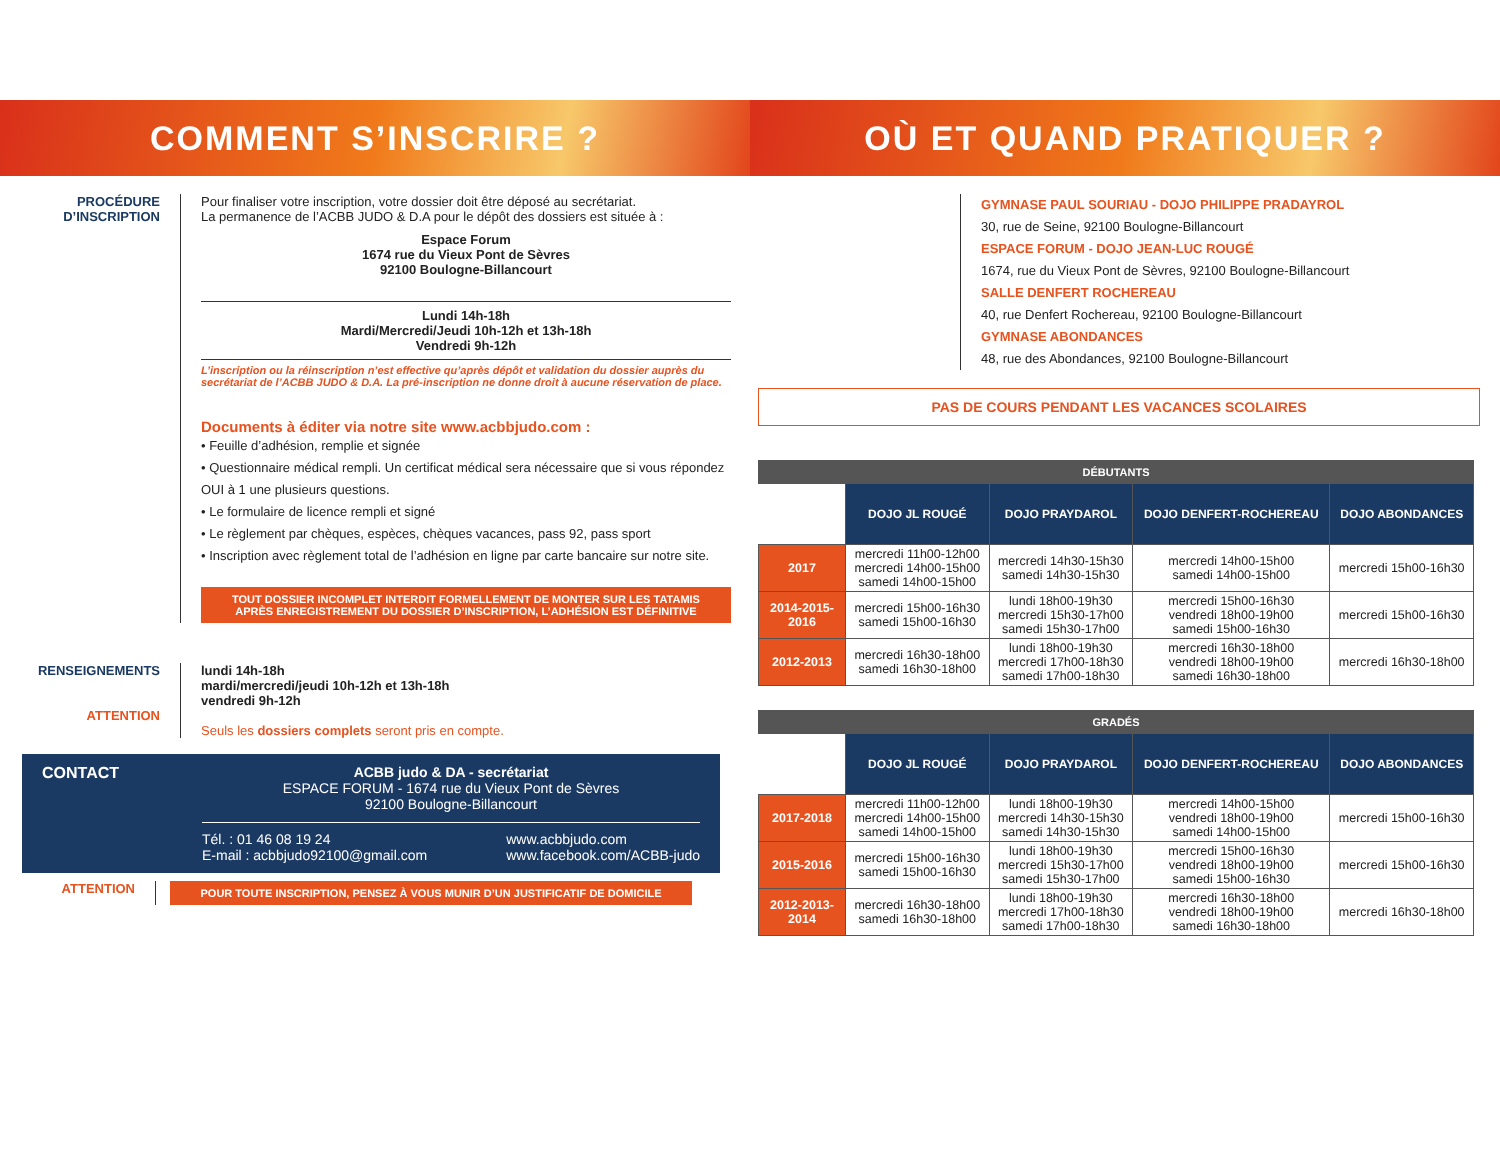COMMENT S’INSCRIRE ?
PROCÉDURE
D’INSCRIPTION
Pour finaliser votre inscription, votre dossier doit être déposé au secrétariat.
La permanence de l’ACBB JUDO & D.A pour le dépôt des dossiers est située à :
Espace Forum
1674 rue du Vieux Pont de Sèvres
92100 Boulogne-Billancourt
Lundi 14h-18h
Mardi/Mercredi/Jeudi 10h-12h et 13h-18h
Vendredi 9h-12h
L’inscription ou la réinscription n’est effective qu’après dépôt et validation du dossier auprès du secrétariat de l’ACBB JUDO & D.A. La pré-inscription ne donne droit à aucune réservation de place.
Documents à éditer via notre site www.acbbjudo.com :
• Feuille d’adhésion, remplie et signée
• Questionnaire médical rempli. Un certificat médical sera nécessaire que si vous répondez OUI à 1 une plusieurs questions.
• Le formulaire de licence rempli et signé
• Le règlement par chèques, espèces, chèques vacances, pass 92, pass sport
• Inscription avec règlement total de l’adhésion en ligne par carte bancaire sur notre site.
TOUT DOSSIER INCOMPLET INTERDIT FORMELLEMENT DE MONTER SUR LES TATAMIS
APRÈS ENREGISTREMENT DU DOSSIER D’INSCRIPTION, L’ADHÉSION EST DÉFINITIVE
RENSEIGNEMENTS
ATTENTION
lundi 14h-18h
mardi/mercredi/jeudi 10h-12h et 13h-18h
vendredi 9h-12h
Seuls les dossiers complets seront pris en compte.
CONTACT ACBB judo & DA - secrétariat
ESPACE FORUM - 1674 rue du Vieux Pont de Sèvres
92100 Boulogne-Billancourt
Tél. : 01 46 08 19 24
E-mail : acbbjudo92100@gmail.com www.acbbjudo.com
www.facebook.com/ACBB-judo
ATTENTION
POUR TOUTE INSCRIPTION, PENSEZ À VOUS MUNIR D’UN JUSTIFICATIF DE DOMICILE
OÙ ET QUAND PRATIQUER ?
GYMNASE PAUL SOURIAU - DOJO PHILIPPE PRADAYROL
30, rue de Seine, 92100 Boulogne-Billancourt
ESPACE FORUM - DOJO JEAN-LUC ROUGÉ
1674, rue du Vieux Pont de Sèvres, 92100 Boulogne-Billancourt
SALLE DENFERT ROCHEREAU
40, rue Denfert Rochereau, 92100 Boulogne-Billancourt
GYMNASE ABONDANCES
48, rue des Abondances, 92100 Boulogne-Billancourt
PAS DE COURS PENDANT LES VACANCES SCOLAIRES
| DÉBUTANTS | | | | |
| --- | --- | --- | --- | --- |
| | DOJO JL ROUGÉ | DOJO PRAYDAROL | DOJO DENFERT-ROCHEREAU | DOJO ABONDANCES |
| 2017 | mercredi 11h00-12h00 mercredi 14h00-15h00 samedi 14h00-15h00 | mercredi 14h30-15h30 samedi 14h30-15h30 | mercredi 14h00-15h00 samedi 14h00-15h00 | mercredi 15h00-16h30 |
| 2014-2015-2016 | mercredi 15h00-16h30 samedi 15h00-16h30 | lundi 18h00-19h30 mercredi 15h30-17h00 samedi 15h30-17h00 | mercredi 15h00-16h30 vendredi 18h00-19h00 samedi 15h00-16h30 | mercredi 15h00-16h30 |
| 2012-2013 | mercredi 16h30-18h00 samedi 16h30-18h00 | lundi 18h00-19h30 mercredi 17h00-18h30 samedi 17h00-18h30 | mercredi 16h30-18h00 vendredi 18h00-19h00 samedi 16h30-18h00 | mercredi 16h30-18h00 |
| GRADÉS | | | | |
| --- | --- | --- | --- | --- |
| | DOJO JL ROUGÉ | DOJO PRAYDAROL | DOJO DENFERT-ROCHEREAU | DOJO ABONDANCES |
| 2017-2018 | mercredi 11h00-12h00 mercredi 14h00-15h00 samedi 14h00-15h00 | lundi 18h00-19h30 mercredi 14h30-15h30 samedi 14h30-15h30 | mercredi 14h00-15h00 vendredi 18h00-19h00 samedi 14h00-15h00 | mercredi 15h00-16h30 |
| 2015-2016 | mercredi 15h00-16h30 samedi 15h00-16h30 | lundi 18h00-19h30 mercredi 15h30-17h00 samedi 15h30-17h00 | mercredi 15h00-16h30 vendredi 18h00-19h00 samedi 15h00-16h30 | mercredi 15h00-16h30 |
| 2012-2013-2014 | mercredi 16h30-18h00 samedi 16h30-18h00 | lundi 18h00-19h30 mercredi 17h00-18h30 samedi 17h00-18h30 | mercredi 16h30-18h00 vendredi 18h00-19h00 samedi 16h30-18h00 | mercredi 16h30-18h00 |